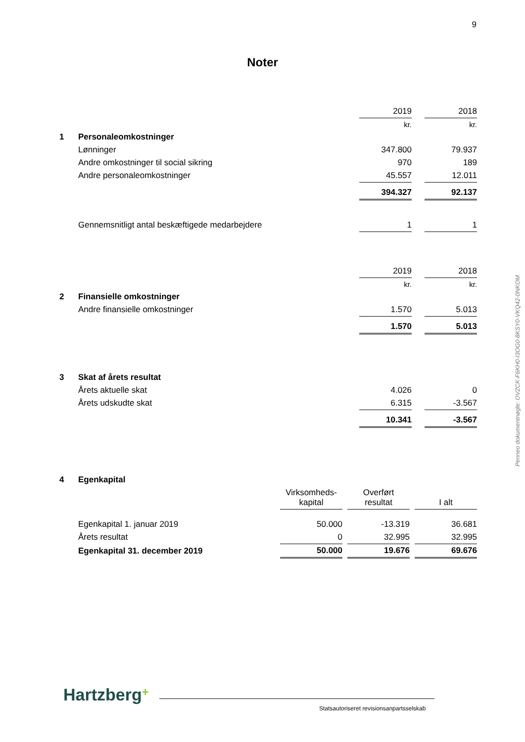9
Noter
| | | 2019 | | 2018 |
| | | kr. | | kr. |
| 1 | Personaleomkostninger | | | |
| | Lønninger | 347.800 | | 79.937 |
| | Andre omkostninger til social sikring | 970 | | 189 |
| | Andre personaleomkostninger | 45.557 | | 12.011 |
| | | 394.327 | | 92.137 |
| | Gennemsnitligt antal beskæftigede medarbejdere | 1 | | 1 |
| | | 2019 | | 2018 |
| | | kr. | | kr. |
| 2 | Finansielle omkostninger | | | |
| | Andre finansielle omkostninger | 1.570 | | 5.013 |
| | | 1.570 | | 5.013 |
| 3 | Skat af årets resultat | | | |
| | Årets aktuelle skat | 4.026 | | 0 |
| | Årets udskudte skat | 6.315 | | -3.567 |
| | | 10.341 | | -3.567 |
| 4 | Egenkapital | | | | | |
| | | Virksomheds- kapital | | Overført resultat | | I alt |
| | Egenkapital 1. januar 2019 | 50.000 | | -13.319 | | 36.681 |
| | Årets resultat | 0 | | 32.995 | | 32.995 |
| | Egenkapital 31. december 2019 | 50.000 | | 19.676 | | 69.676 |
Penneo dokumentnøgle: OVZCK-F6KH0-I3OG0-8KSY0-VKQ42-0NKOM
Hartzberg+
Statsautoriseret revisionsanpartsselskab